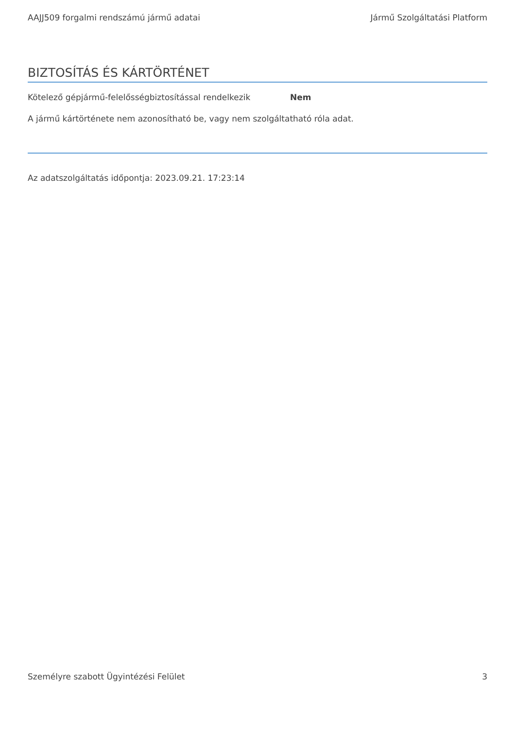AAJJ509 forgalmi rendszámú jármű adatai Jármű Szolgáltatási Platform
BIZTOSÍTÁS ÉS KÁRTÖRTÉNET
Kötelező gépjármű-felelősségbiztosítással rendelkezik
Nem
A jármű kártörténete nem azonosítható be, vagy nem szolgáltatható róla adat.
Az adatszolgáltatás időpontja: 2023.09.21. 17:23:14
Személyre szabott Ügyintézési Felület 3